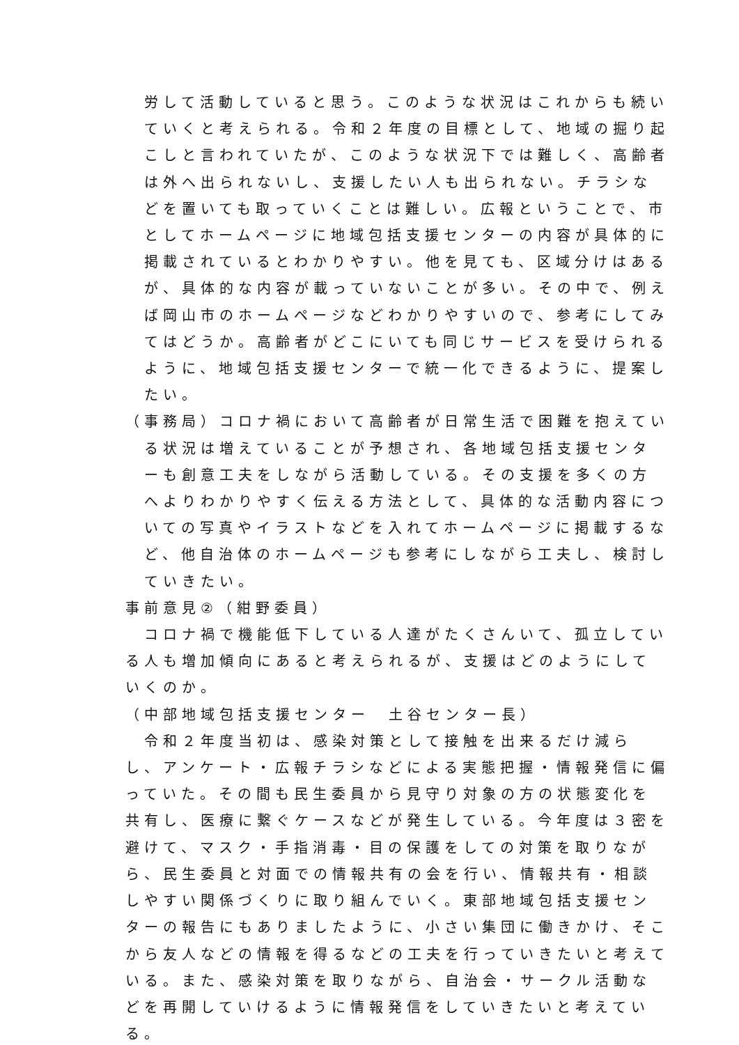労して活動していると思う。このような状況はこれからも続いていくと考えられる。令和２年度の目標として、地域の掘り起こしと言われていたが、このような状況下では難しく、高齢者は外へ出られないし、支援したい人も出られない。チラシなどを置いても取っていくことは難しい。広報ということで、市としてホームページに地域包括支援センターの内容が具体的に掲載されているとわかりやすい。他を見ても、区域分けはあるが、具体的な内容が載っていないことが多い。その中で、例えば岡山市のホームページなどわかりやすいので、参考にしてみてはどうか。高齢者がどこにいても同じサービスを受けられるように、地域包括支援センターで統一化できるように、提案したい。
（事務局）コロナ禍において高齢者が日常生活で困難を抱えている状況は増えていることが予想され、各地域包括支援センターも創意工夫をしながら活動している。その支援を多くの方へよりわかりやすく伝える方法として、具体的な活動内容についての写真やイラストなどを入れてホームページに掲載するなど、他自治体のホームページも参考にしながら工夫し、検討していきたい。
事前意見②（紺野委員）
コロナ禍で機能低下している人達がたくさんいて、孤立している人も増加傾向にあると考えられるが、支援はどのようにしていくのか。
（中部地域包括支援センター　土谷センター長）
令和２年度当初は、感染対策として接触を出来るだけ減らし、アンケート・広報チラシなどによる実態把握・情報発信に偏っていた。その間も民生委員から見守り対象の方の状態変化を共有し、医療に繋ぐケースなどが発生している。今年度は３密を避けて、マスク・手指消毒・目の保護をしての対策を取りながら、民生委員と対面での情報共有の会を行い、情報共有・相談しやすい関係づくりに取り組んでいく。東部地域包括支援センターの報告にもありましたように、小さい集団に働きかけ、そこから友人などの情報を得るなどの工夫を行っていきたいと考えている。また、感染対策を取りながら、自治会・サークル活動などを再開していけるように情報発信をしていきたいと考えている。